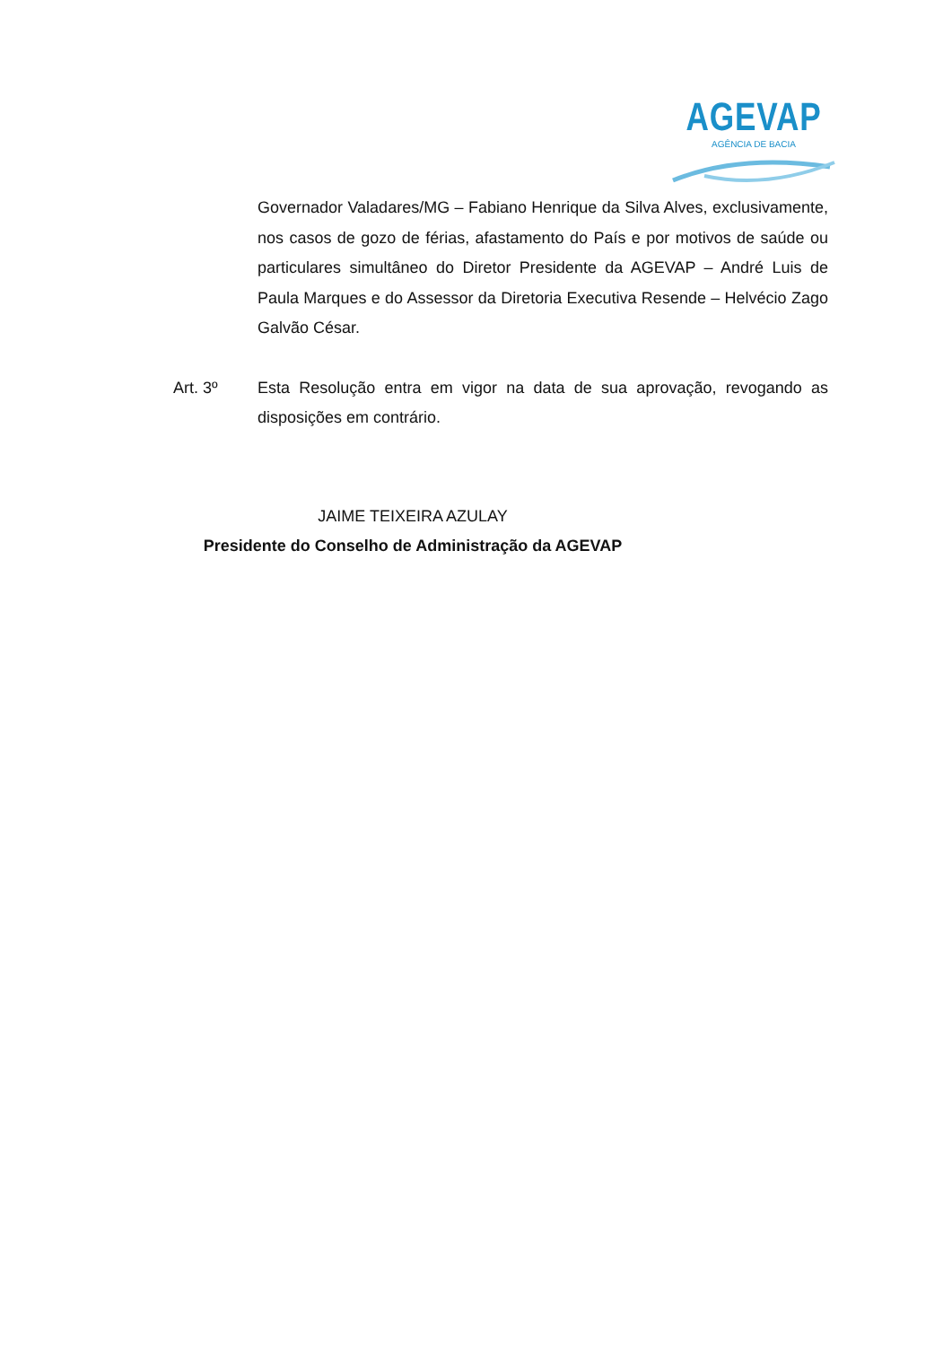AGEVAP
AGÊNCIA DE BACIA
Governador Valadares/MG – Fabiano Henrique da Silva Alves, exclusivamente, nos casos de gozo de férias, afastamento do País e por motivos de saúde ou particulares simultâneo do Diretor Presidente da AGEVAP – André Luis de Paula Marques e do Assessor da Diretoria Executiva Resende – Helvécio Zago Galvão César.
Art. 3º Esta Resolução entra em vigor na data de sua aprovação, revogando as disposições em contrário.
JAIME TEIXEIRA AZULAY
Presidente do Conselho de Administração da AGEVAP